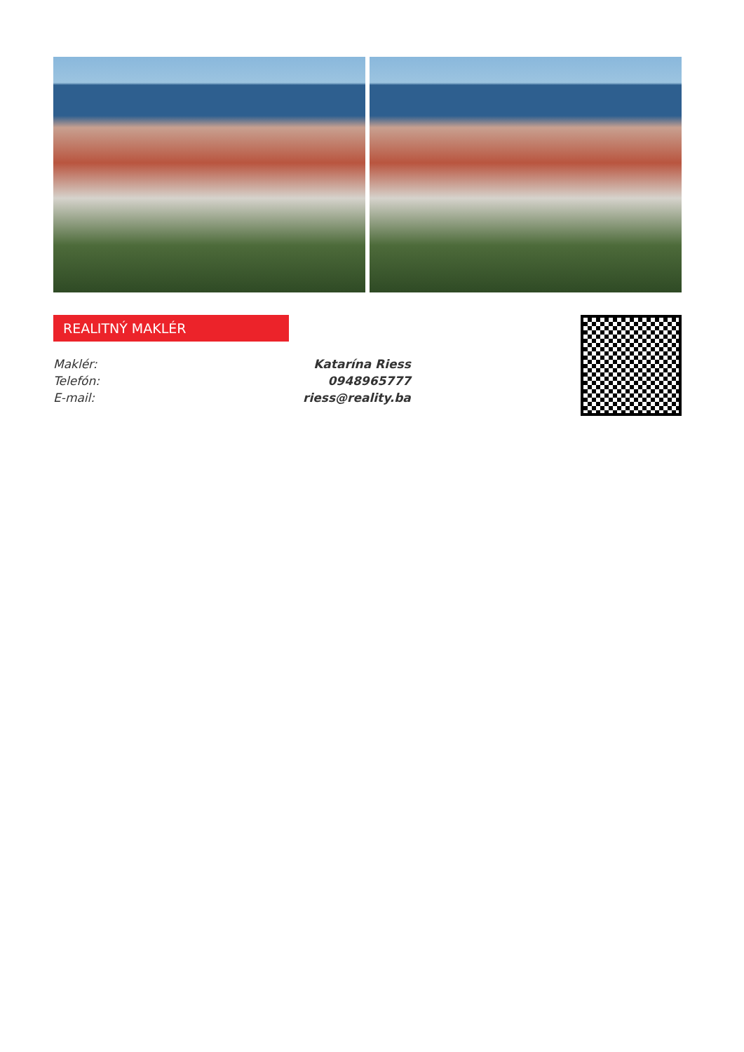REALITNÝ MAKLÉR
| Maklér: | Katarína Riess |
| Telefón: | 0948965777 |
| E-mail: | riess@reality.ba |